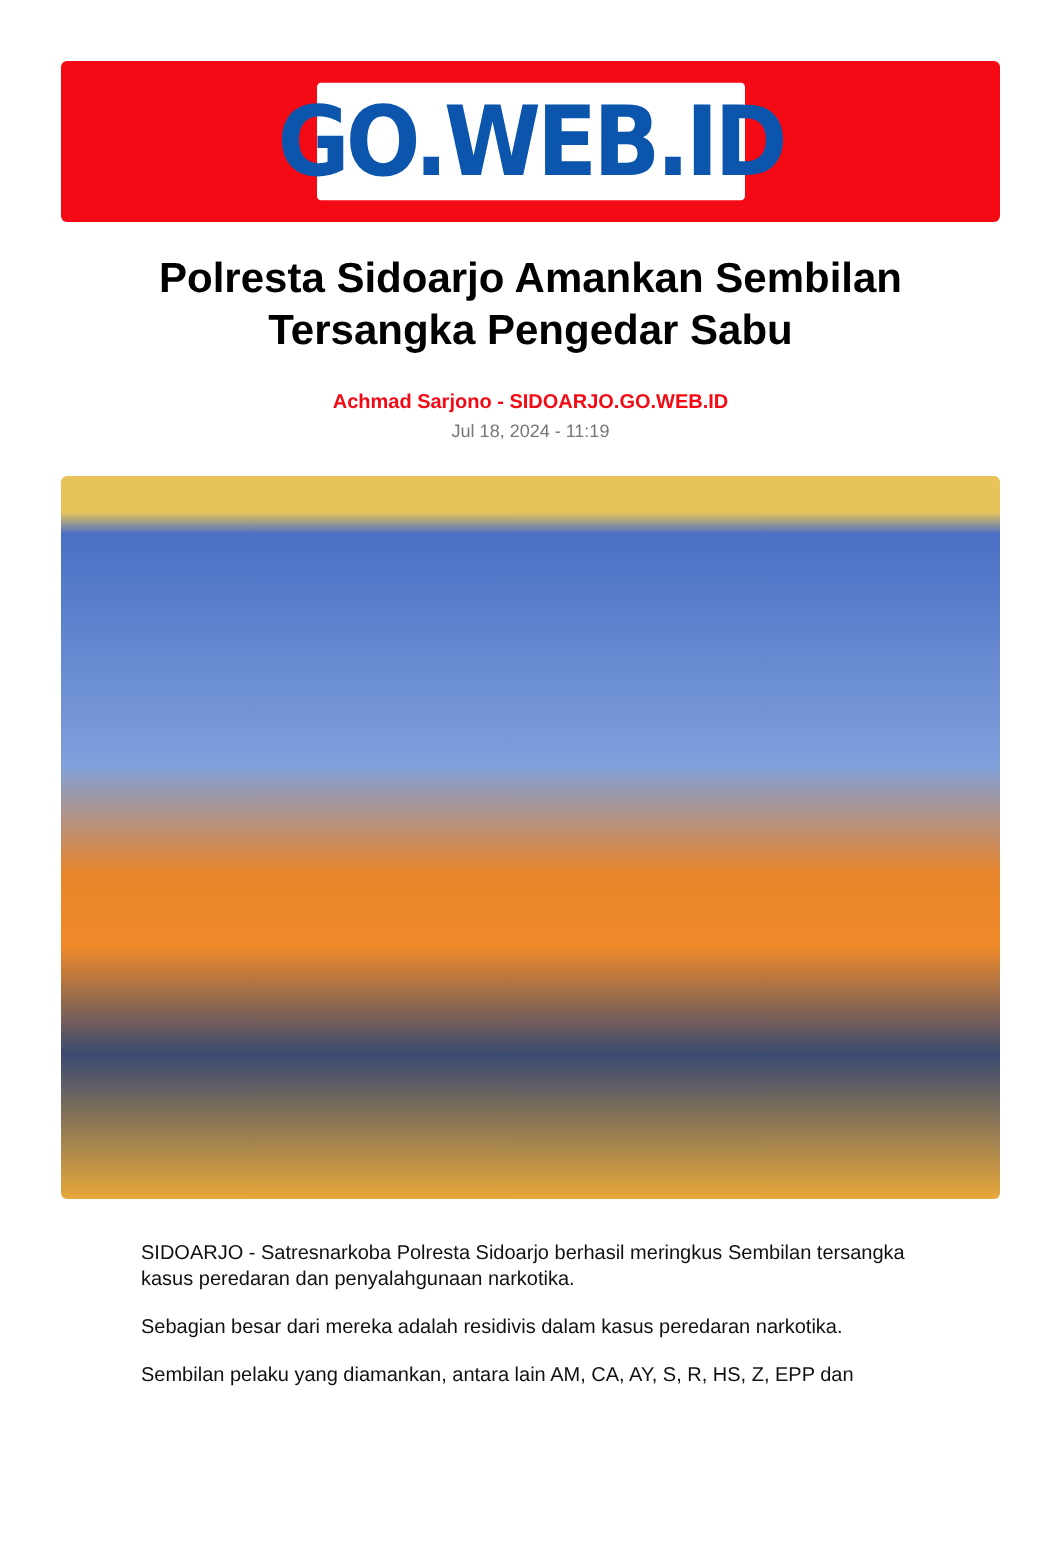GO.WEB.ID
Polresta Sidoarjo Amankan Sembilan Tersangka Pengedar Sabu
Achmad Sarjono - SIDOARJO.GO.WEB.ID
Jul 18, 2024 - 11:19
SIDOARJO - Satresnarkoba Polresta Sidoarjo berhasil meringkus Sembilan tersangka kasus peredaran dan penyalahgunaan narkotika.
Sebagian besar dari mereka adalah residivis dalam kasus peredaran narkotika.
Sembilan pelaku yang diamankan, antara lain AM, CA, AY, S, R, HS, Z, EPP dan